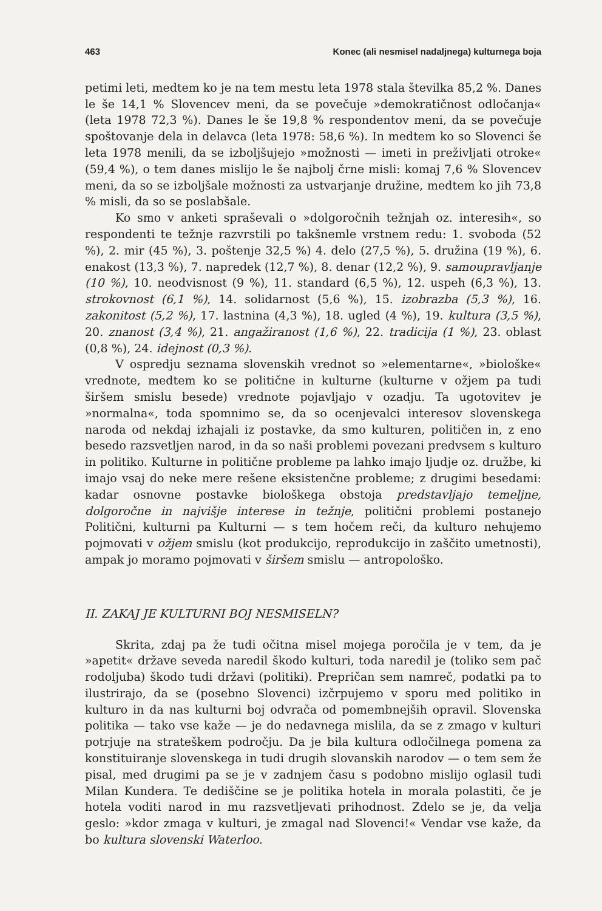463 Konec (ali nesmisel nadaljnega) kulturnega boja
petimi leti, medtem ko je na tem mestu leta 1978 stala številka 85,2 %. Danes le še 14,1 % Slovencev meni, da se povečuje »demokratičnost odločanja« (leta 1978 72,3 %). Danes le še 19,8 % respondentov meni, da se povečuje spoštovanje dela in delavca (leta 1978: 58,6 %). In medtem ko so Slovenci še leta 1978 menili, da se izboljšujejo »možnosti — imeti in preživljati otroke« (59,4 %), o tem danes mislijo le še najbolj črne misli: komaj 7,6 % Slovencev meni, da so se izboljšale možnosti za ustvarjanje družine, medtem ko jih 73,8 % misli, da so se poslabšale.
Ko smo v anketi spraševali o »dolgoročnih težnjah oz. interesih«, so respondenti te težnje razvrstili po takšnemle vrstnem redu: 1. svoboda (52 %), 2. mir (45 %), 3. poštenje 32,5 %) 4. delo (27,5 %), 5. družina (19 %), 6. enakost (13,3 %), 7. napredek (12,7 %), 8. denar (12,2 %), 9. samoupravljanje (10 %), 10. neodvisnost (9 %), 11. standard (6,5 %), 12. uspeh (6,3 %), 13. strokovnost (6,1 %), 14. solidarnost (5,6 %), 15. izobrazba (5,3 %), 16. zakonitost (5,2 %), 17. lastnina (4,3 %), 18. ugled (4 %), 19. kultura (3,5 %), 20. znanost (3,4 %), 21. angažiranost (1,6 %), 22. tradicija (1 %), 23. oblast (0,8 %), 24. idejnost (0,3 %).
V ospredju seznama slovenskih vrednot so »elementarne«, »biološke« vrednote, medtem ko se politične in kulturne (kulturne v ožjem pa tudi širšem smislu besede) vrednote pojavljajo v ozadju. Ta ugotovitev je »normalna«, toda spomnimo se, da so ocenjevalci interesov slovenskega naroda od nekdaj izhajali iz postavke, da smo kulturen, političen in, z eno besedo razsvetljen narod, in da so naši problemi povezani predvsem s kulturo in politiko. Kulturne in politične probleme pa lahko imajo ljudje oz. družbe, ki imajo vsaj do neke mere rešene eksistenčne probleme; z drugimi besedami: kadar osnovne postavke biološkega obstoja predstavljajo temeljne, dolgoročne in najvišje interese in težnje, politični problemi postanejo Politični, kulturni pa Kulturni — s tem hočem reči, da kulturo nehujemo pojmovati v ožjem smislu (kot produkcijo, reprodukcijo in zaščito umetnosti), ampak jo moramo pojmovati v širšem smislu — antropološko.
II. ZAKAJ JE KULTURNI BOJ NESMISELN?
Skrita, zdaj pa že tudi očitna misel mojega poročila je v tem, da je »apetit« države seveda naredil škodo kulturi, toda naredil je (toliko sem pač rodoljuba) škodo tudi državi (politiki). Prepričan sem namreč, podatki pa to ilustrirajo, da se (posebno Slovenci) izčrpujemo v sporu med politiko in kulturo in da nas kulturni boj odvrača od pomembnejših opravil. Slovenska politika — tako vse kaže — je do nedavnega mislila, da se z zmago v kulturi potrjuje na strateškem področju. Da je bila kultura odločilnega pomena za konstituiranje slovenskega in tudi drugih slovanskih narodov — o tem sem že pisal, med drugimi pa se je v zadnjem času s podobno mislijo oglasil tudi Milan Kundera. Te dediščine se je politika hotela in morala polastiti, če je hotela voditi narod in mu razsvetljevati prihodnost. Zdelo se je, da velja geslo: »kdor zmaga v kulturi, je zmagal nad Slovenci!« Vendar vse kaže, da bo kultura slovenski Waterloo.